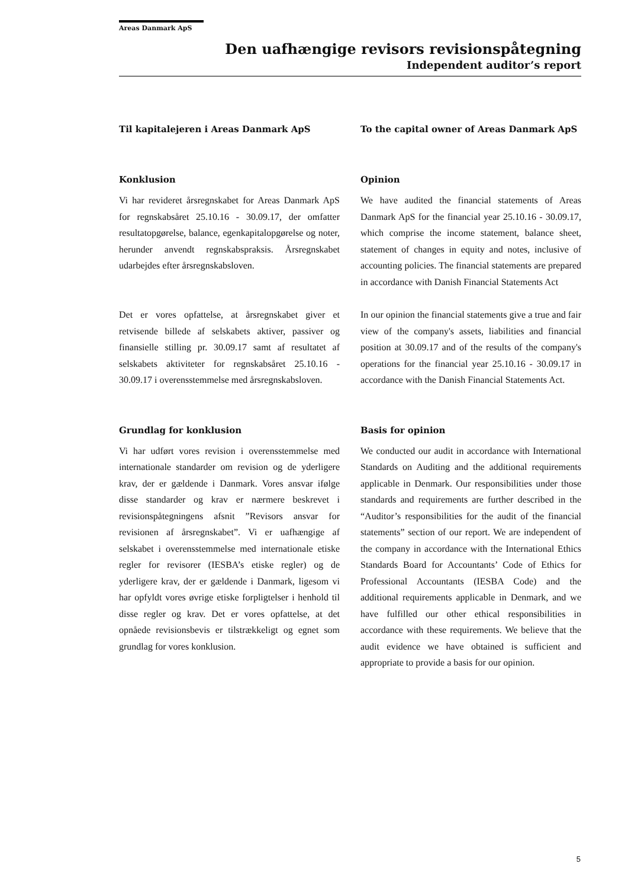Areas Danmark ApS
Den uafhængige revisors revisionspåtegning
Independent auditor’s report
Til kapitalejeren i Areas Danmark ApS To the capital owner of Areas Danmark ApS
Konklusion
Vi har revideret årsregnskabet for Areas Danmark ApS for regnskabsåret 25.10.16 - 30.09.17, der omfatter resultatopgørelse, balance, egenkapitalopgørelse og noter, herunder anvendt regnskabspraksis. Årsregnskabet udarbejdes efter årsregnskabsloven.
Opinion
We have audited the financial statements of Areas Danmark ApS for the financial year 25.10.16 - 30.09.17, which comprise the income statement, balance sheet, statement of changes in equity and notes, inclusive of accounting policies. The financial statements are prepared in accordance with Danish Financial Statements Act
Det er vores opfattelse, at årsregnskabet giver et retvisende billede af selskabets aktiver, passiver og finansielle stilling pr. 30.09.17 samt af resultatet af selskabets aktiviteter for regnskabsåret 25.10.16 - 30.09.17 i overensstemmelse med årsregnskabsloven.
In our opinion the financial statements give a true and fair view of the company's assets, liabilities and financial position at 30.09.17 and of the results of the company's operations for the financial year 25.10.16 - 30.09.17 in accordance with the Danish Financial Statements Act.
Grundlag for konklusion
Vi har udført vores revision i overensstemmelse med internationale standarder om revision og de yderligere krav, der er gældende i Danmark. Vores ansvar ifølge disse standarder og krav er nærmere beskrevet i revisionspåtegningens afsnit ”Revisors ansvar for revisionen af årsregnskabet”. Vi er uafhængige af selskabet i overensstemmelse med internationale etiske regler for revisorer (IESBA’s etiske regler) og de yderligere krav, der er gældende i Danmark, ligesom vi har opfyldt vores øvrige etiske forpligtelser i henhold til disse regler og krav. Det er vores opfattelse, at det opnåede revisionsbevis er tilstrækkeligt og egnet som grundlag for vores konklusion.
Basis for opinion
We conducted our audit in accordance with International Standards on Auditing and the additional requirements applicable in Denmark. Our responsibilities under those standards and requirements are further described in the “Auditor’s responsibilities for the audit of the financial statements” section of our report. We are independent of the company in accordance with the International Ethics Standards Board for Accountants’ Code of Ethics for Professional Accountants (IESBA Code) and the additional requirements applicable in Denmark, and we have fulfilled our other ethical responsibilities in accordance with these requirements. We believe that the audit evidence we have obtained is sufficient and appropriate to provide a basis for our opinion.
5